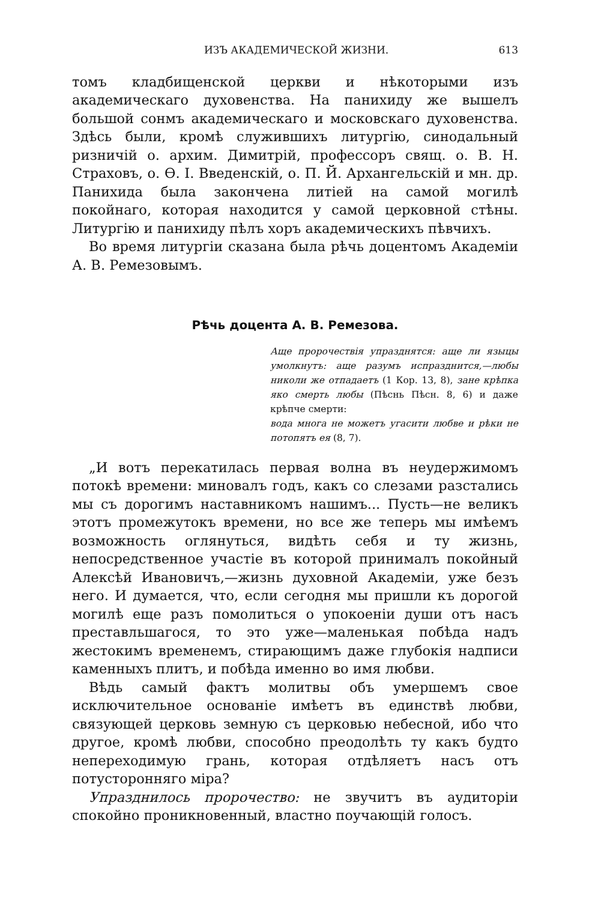ИЗЪ АКАДЕМИЧЕСКОЙ ЖИЗНИ. 613
томъ кладбищенской церкви и нѣкоторыми изъ академическаго духовенства. На панихиду же вышелъ большой сонмъ академическаго и московскаго духовенства. Здѣсь были, кромѣ служившихъ литургію, синодальный ризничій о. архим. Димитрій, профессоръ свящ. о. В. Н. Страховъ, о. Ѳ. І. Введенскій, о. П. Й. Архангельскій и мн. др. Панихида была закончена литіей на самой могилѣ покойнаго, которая находится у самой церковной стѣны. Литургію и панихиду пѣлъ хоръ академическихъ пѣвчихъ.
Во время литургіи сказана была рѣчь доцентомъ Академіи А. В. Ремезовымъ.
Рѣчь доцента А. В. Ремезова.
Аще пророчествія упразднятся: аще ли языцы умолкнутъ: аще разумъ испразднится,—любы николи же отпадаетъ (1 Кор. 13, 8), зане крѣпка яко смерть любы (Пѣснь Пѣсн. 8, 6) и даже крѣпче смерти:
вода многа не можетъ угасити любве и рѣки не потопятъ ея (8, 7).
„И вотъ перекатилась первая волна въ неудержимомъ потокѣ времени: миновалъ годъ, какъ со слезами разстались мы съ дорогимъ наставникомъ нашимъ... Пусть—не великъ этотъ промежутокъ времени, но все же теперь мы имѣемъ возможность оглянуться, видѣть себя и ту жизнь, непосредственное участіе въ которой принималъ покойный Алексѣй Ивановичъ,—жизнь духовной Академіи, уже безъ него. И думается, что, если сегодня мы пришли къ дорогой могилѣ еще разъ помолиться о упокоеніи души отъ насъ преставльшагося, то это уже—маленькая побѣда надъ жестокимъ временемъ, стирающимъ даже глубокія надписи каменныхъ плитъ, и побѣда именно во имя любви.
Вѣдь самый фактъ молитвы объ умершемъ свое исключительное основаніе имѣетъ въ единствѣ любви, связующей церковь земную съ церковью небесной, ибо что другое, кромѣ любви, способно преодолѣть ту какъ будто непереходимую грань, которая отдѣляетъ насъ отъ потусторонняго міра?
Упразднилось пророчество: не звучитъ въ аудиторіи спокойно проникновенный, властно поучающій голосъ.